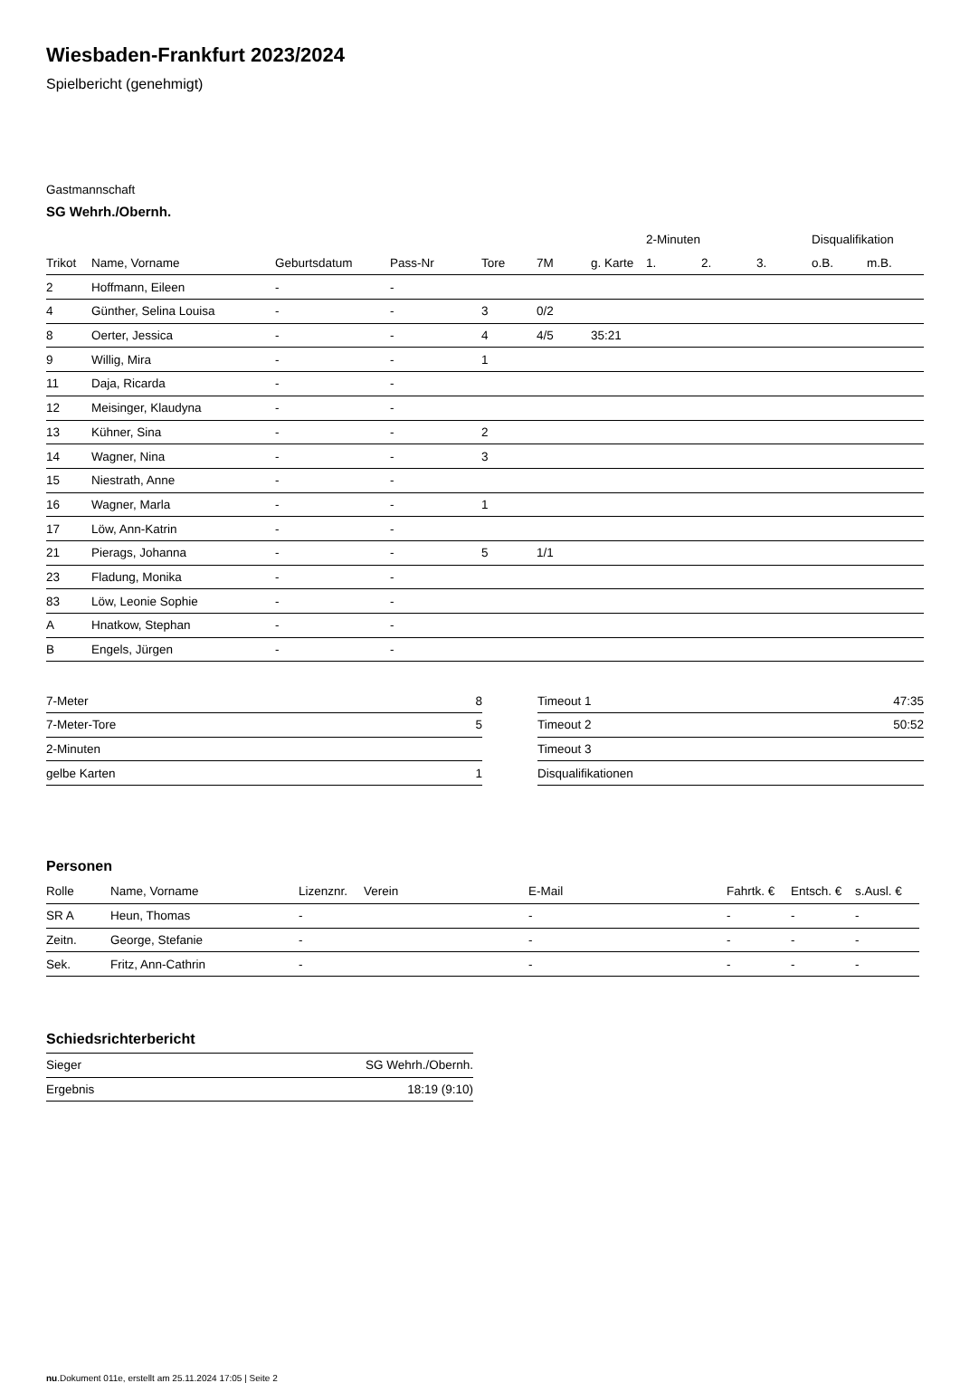Wiesbaden-Frankfurt 2023/2024
Spielbericht (genehmigt)
Gastmannschaft
SG Wehrh./Obernh.
| | | | | | | | 2-Minuten | | | Disqualifikation | |
| --- | --- | --- | --- | --- | --- | --- | --- | --- | --- | --- | --- |
| Trikot | Name, Vorname | Geburtsdatum | Pass-Nr | Tore | 7M | g. Karte | 1. | 2. | 3. | o.B. | m.B. |
| 2 | Hoffmann, Eileen | - | - | | | | | | | | |
| 4 | Günther, Selina Louisa | - | - | 3 | 0/2 | | | | | | |
| 8 | Oerter, Jessica | - | - | 4 | 4/5 | 35:21 | | | | | |
| 9 | Willig, Mira | - | - | 1 | | | | | | | |
| 11 | Daja, Ricarda | - | - | | | | | | | | |
| 12 | Meisinger, Klaudyna | - | - | | | | | | | | |
| 13 | Kühner, Sina | - | - | 2 | | | | | | | |
| 14 | Wagner, Nina | - | - | 3 | | | | | | | |
| 15 | Niestrath, Anne | - | - | | | | | | | | |
| 16 | Wagner, Marla | - | - | 1 | | | | | | | |
| 17 | Löw, Ann-Katrin | - | - | | | | | | | | |
| 21 | Pierags, Johanna | - | - | 5 | 1/1 | | | | | | |
| 23 | Fladung, Monika | - | - | | | | | | | | |
| 83 | Löw, Leonie Sophie | - | - | | | | | | | | |
| A | Hnatkow, Stephan | - | - | | | | | | | | |
| B | Engels, Jürgen | - | - | | | | | | | | |
| 7-Meter | 8 |
| 7-Meter-Tore | 5 |
| 2-Minuten | |
| gelbe Karten | 1 |
| Timeout 1 | 47:35 |
| Timeout 2 | 50:52 |
| Timeout 3 | |
| Disqualifikationen | |
Personen
| Rolle | Name, Vorname | Lizenznr. | Verein | E-Mail | Fahrtk. € | Entsch. € | s.Ausl. € |
| --- | --- | --- | --- | --- | --- | --- | --- |
| SR A | Heun, Thomas | - | | - | - | - | - |
| Zeitn. | George, Stefanie | - | | - | - | - | - |
| Sek. | Fritz, Ann-Cathrin | - | | - | - | - | - |
Schiedsrichterbericht
| Sieger | SG Wehrh./Obernh. |
| Ergebnis | 18:19 (9:10) |
nu.Dokument 011e, erstellt am 25.11.2024 17:05 | Seite 2